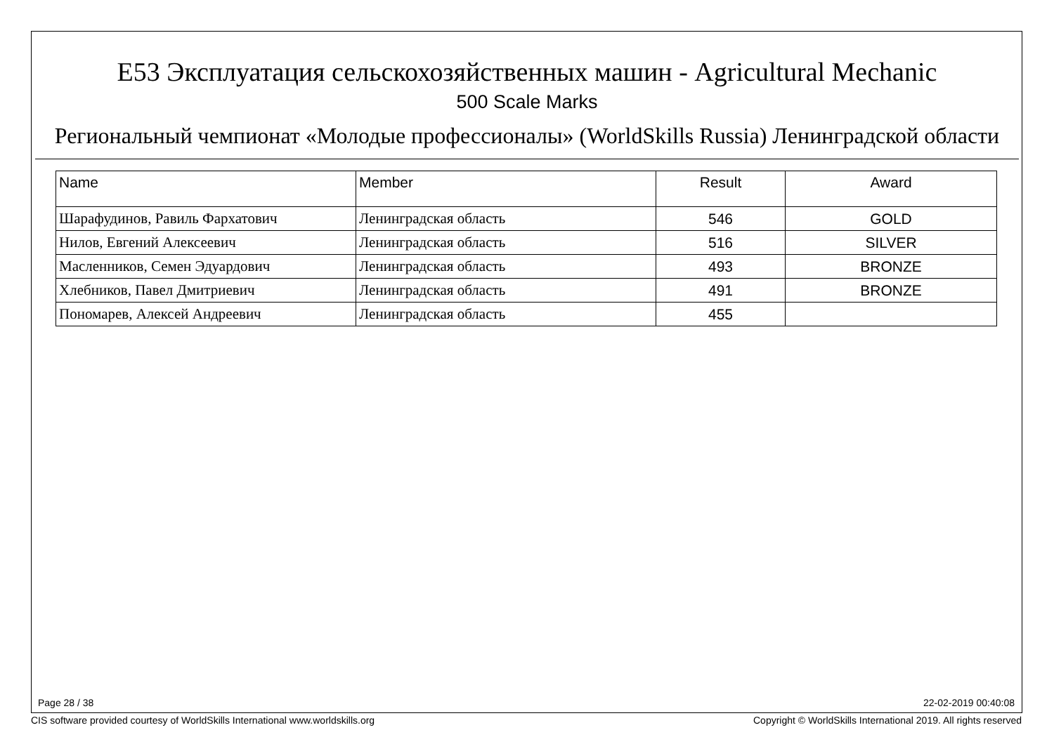E53 Эксплуатация сельскохозяйственных машин - Agricultural Mechanic
500 Scale Marks
Региональный чемпионат «Молодые профессионалы» (WorldSkills Russia) Ленинградской области
| Name | Member | Result | Award |
| --- | --- | --- | --- |
| Шарафудинов, Равиль Фархатович | Ленинградская область | 546 | GOLD |
| Нилов, Евгений Алексеевич | Ленинградская область | 516 | SILVER |
| Масленников, Семен Эдуардович | Ленинградская область | 493 | BRONZE |
| Хлебников, Павел Дмитриевич | Ленинградская область | 491 | BRONZE |
| Пономарев, Алексей Андреевич | Ленинградская область | 455 | |
Page 28 / 38 22-02-2019 00:40:08
CIS software provided courtesy of WorldSkills International www.worldskills.org Copyright © WorldSkills International 2019. All rights reserved